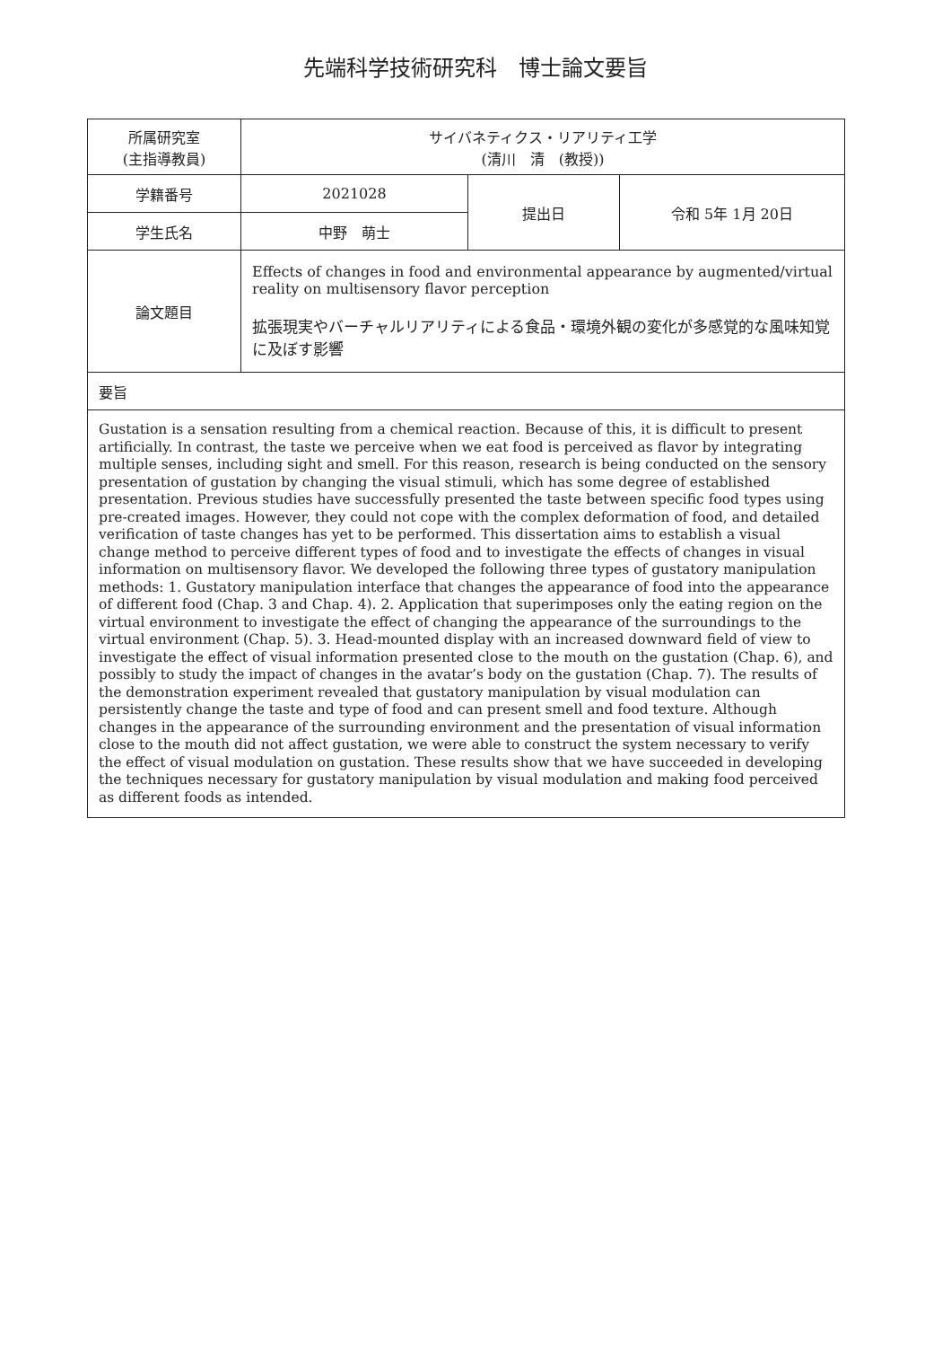先端科学技術研究科　博士論文要旨
| 所属研究室 (主指導教員) | サイバネティクス・リアリティ工学 (清川 清 (教授)) | | |
| 学籍番号 | 2021028 | 提出日 | 令和 5年 1月 20日 |
| 学生氏名 | 中野 萌士 | | |
| 論文題目 | Effects of changes in food and environmental appearance by augmented/virtual reality on multisensory flavor perception 拡張現実やバーチャルリアリティによる食品・環境外観の変化が多感覚的な風味知覚に及ぼす影響 | | |
| 要旨 | | | |
| Gustation is a sensation resulting from a chemical reaction. Because of this, it is difficult to present artificially. In contrast, the taste we perceive when we eat food is perceived as flavor by integrating multiple senses, including sight and smell. For this reason, research is being conducted on the sensory presentation of gustation by changing the visual stimuli, which has some degree of established presentation. Previous studies have successfully presented the taste between specific food types using pre-created images. However, they could not cope with the complex deformation of food, and detailed verification of taste changes has yet to be performed. This dissertation aims to establish a visual change method to perceive different types of food and to investigate the effects of changes in visual information on multisensory flavor. We developed the following three types of gustatory manipulation methods: 1. Gustatory manipulation interface that changes the appearance of food into the appearance of different food (Chap. 3 and Chap. 4). 2. Application that superimposes only the eating region on the virtual environment to investigate the effect of changing the appearance of the surroundings to the virtual environment (Chap. 5). 3. Head-mounted display with an increased downward field of view to investigate the effect of visual information presented close to the mouth on the gustation (Chap. 6), and possibly to study the impact of changes in the avatar’s body on the gustation (Chap. 7). The results of the demonstration experiment revealed that gustatory manipulation by visual modulation can persistently change the taste and type of food and can present smell and food texture. Although changes in the appearance of the surrounding environment and the presentation of visual information close to the mouth did not affect gustation, we were able to construct the system necessary to verify the effect of visual modulation on gustation. These results show that we have succeeded in developing the techniques necessary for gustatory manipulation by visual modulation and making food perceived as different foods as intended. | | | |